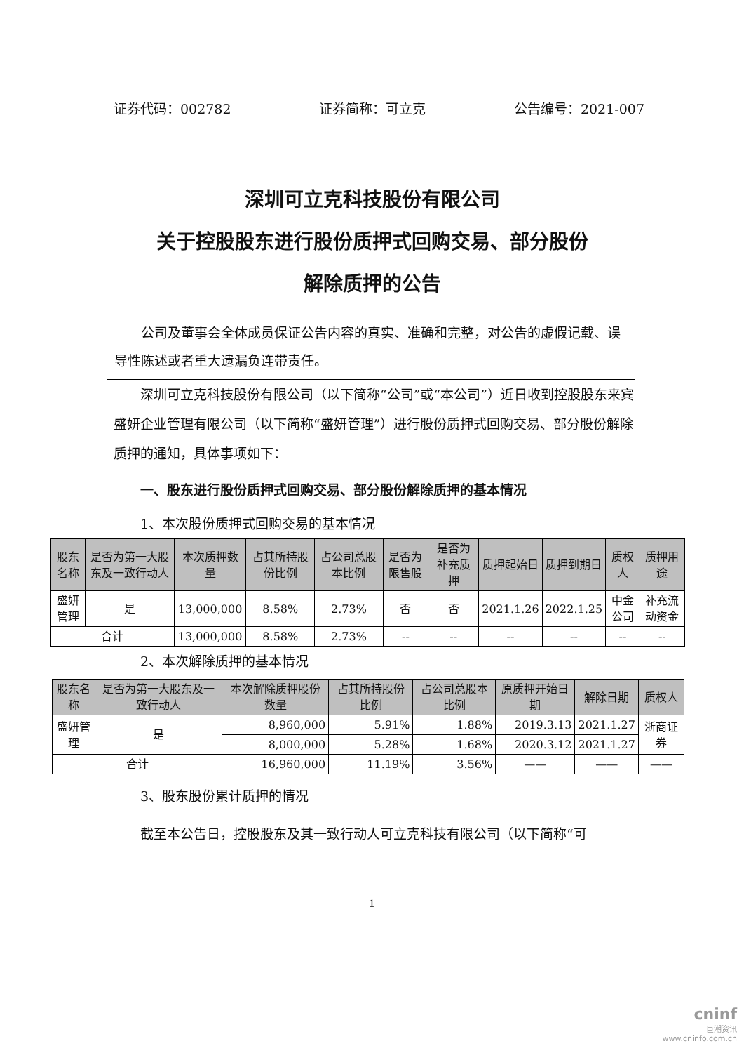证券代码：002782 证券简称：可立克 公告编号：2021-007
深圳可立克科技股份有限公司
关于控股股东进行股份质押式回购交易、部分股份
解除质押的公告
公司及董事会全体成员保证公告内容的真实、准确和完整，对公告的虚假记载、误导性陈述或者重大遗漏负连带责任。
深圳可立克科技股份有限公司（以下简称“公司”或“本公司”）近日收到控股股东来宾盛妍企业管理有限公司（以下简称“盛妍管理”）进行股份质押式回购交易、部分股份解除质押的通知，具体事项如下：
一、股东进行股份质押式回购交易、部分股份解除质押的基本情况
1、本次股份质押式回购交易的基本情况
| 股东名称 | 是否为第一大股东及一致行动人 | 本次质押数量 | 占其所持股份比例 | 占公司总股本比例 | 是否为限售股 | 是否为补充质押 | 质押起始日 | 质押到期日 | 质权人 | 质押用途 |
| --- | --- | --- | --- | --- | --- | --- | --- | --- | --- | --- |
| 盛妍管理 | 是 | 13,000,000 | 8.58% | 2.73% | 否 | 否 | 2021.1.26 | 2022.1.25 | 中金公司 | 补充流动资金 |
| 合计 | | 13,000,000 | 8.58% | 2.73% | -- | -- | -- | -- | -- | -- |
2、本次解除质押的基本情况
| 股东名称 | 是否为第一大股东及一致行动人 | 本次解除质押股份数量 | 占其所持股份比例 | 占公司总股本比例 | 原质押开始日期 | 解除日期 | 质权人 |
| --- | --- | --- | --- | --- | --- | --- | --- |
| 盛妍管理 | 是 | 8,960,000 | 5.91% | 1.88% | 2019.3.13 | 2021.1.27 | 浙商证券 |
| | | 8,000,000 | 5.28% | 1.68% | 2020.3.12 | 2021.1.27 | |
| 合计 | | 16,960,000 | 11.19% | 3.56% | —— | —— | —— |
3、股东股份累计质押的情况
截至本公告日，控股股东及其一致行动人可立克科技有限公司（以下简称“可
1
cninf
巨潮资讯
www.cninfo.com.cn